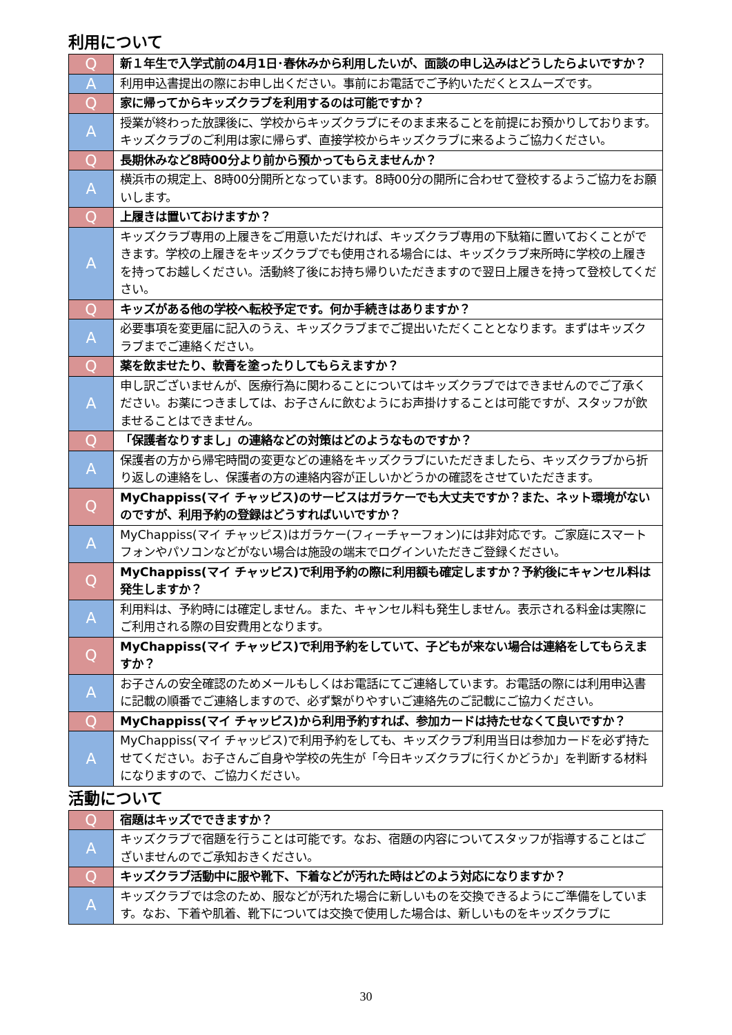利用について
| Q | 新１年生で入学式前の4月1日･春休みから利用したいが、面談の申し込みはどうしたらよいですか？ |
| A | 利用申込書提出の際にお申し出ください。事前にお電話でご予約いただくとスムーズです。 |
| Q | 家に帰ってからキッズクラブを利用するのは可能ですか？ |
| A | 授業が終わった放課後に、学校からキッズクラブにそのまま来ることを前提にお預かりしております。キッズクラブのご利用は家に帰らず、直接学校からキッズクラブに来るようご協力ください。 |
| Q | 長期休みなど8時00分より前から預かってもらえませんか？ |
| A | 横浜市の規定上、8時00分開所となっています。8時00分の開所に合わせて登校するようご協力をお願いします。 |
| Q | 上履きは置いておけますか？ |
| A | キッズクラブ専用の上履きをご用意いただければ、キッズクラブ専用の下駄箱に置いておくことができます。学校の上履きをキッズクラブでも使用される場合には、キッズクラブ来所時に学校の上履きを持ってお越しください。活動終了後にお持ち帰りいただきますので翌日上履きを持って登校してください。 |
| Q | キッズがある他の学校へ転校予定です。何か手続きはありますか？ |
| A | 必要事項を変更届に記入のうえ、キッズクラブまでご提出いただくこととなります。まずはキッズクラブまでご連絡ください。 |
| Q | 薬を飲ませたり、軟膏を塗ったりしてもらえますか？ |
| A | 申し訳ございませんが、医療行為に関わることについてはキッズクラブではできませんのでご了承ください。お薬につきましては、お子さんに飲むようにお声掛けすることは可能ですが、スタッフが飲ませることはできません。 |
| Q | 「保護者なりすまし」の連絡などの対策はどのようなものですか？ |
| A | 保護者の方から帰宅時間の変更などの連絡をキッズクラブにいただきましたら、キッズクラブから折り返しの連絡をし、保護者の方の連絡内容が正しいかどうかの確認をさせていただきます。 |
| Q | MyChappiss(マイ チャッピス)のサービスはガラケーでも大丈夫ですか？また、ネット環境がないのですが、利用予約の登録はどうすればいいですか？ |
| A | MyChappiss(マイ チャッピス)はガラケー(フィーチャーフォン)には非対応です。ご家庭にスマートフォンやパソコンなどがない場合は施設の端末でログインいただきご登録ください。 |
| Q | MyChappiss(マイ チャッピス)で利用予約の際に利用額も確定しますか？予約後にキャンセル料は発生しますか？ |
| A | 利用料は、予約時には確定しません。また、キャンセル料も発生しません。表示される料金は実際にご利用される際の目安費用となります。 |
| Q | MyChappiss(マイ チャッピス)で利用予約をしていて、子どもが来ない場合は連絡をしてもらえますか？ |
| A | お子さんの安全確認のためメールもしくはお電話にてご連絡しています。お電話の際には利用申込書に記載の順番でご連絡しますので、必ず繋がりやすいご連絡先のご記載にご協力ください。 |
| Q | MyChappiss(マイ チャッピス)から利用予約すれば、参加カードは持たせなくて良いですか？ |
| A | MyChappiss(マイ チャッピス)で利用予約をしても、キッズクラブ利用当日は参加カードを必ず持たせてください。お子さんご自身や学校の先生が「今日キッズクラブに行くかどうか」を判断する材料になりますので、ご協力ください。 |
活動について
| Q | 宿題はキッズでできますか？ |
| A | キッズクラブで宿題を行うことは可能です。なお、宿題の内容についてスタッフが指導することはございませんのでご承知おきください。 |
| Q | キッズクラブ活動中に服や靴下、下着などが汚れた時はどのよう対応になりますか？ |
| A | キッズクラブでは念のため、服などが汚れた場合に新しいものを交換できるようにご準備をしています。なお、下着や肌着、靴下については交換で使用した場合は、新しいものをキッズクラブに |
30